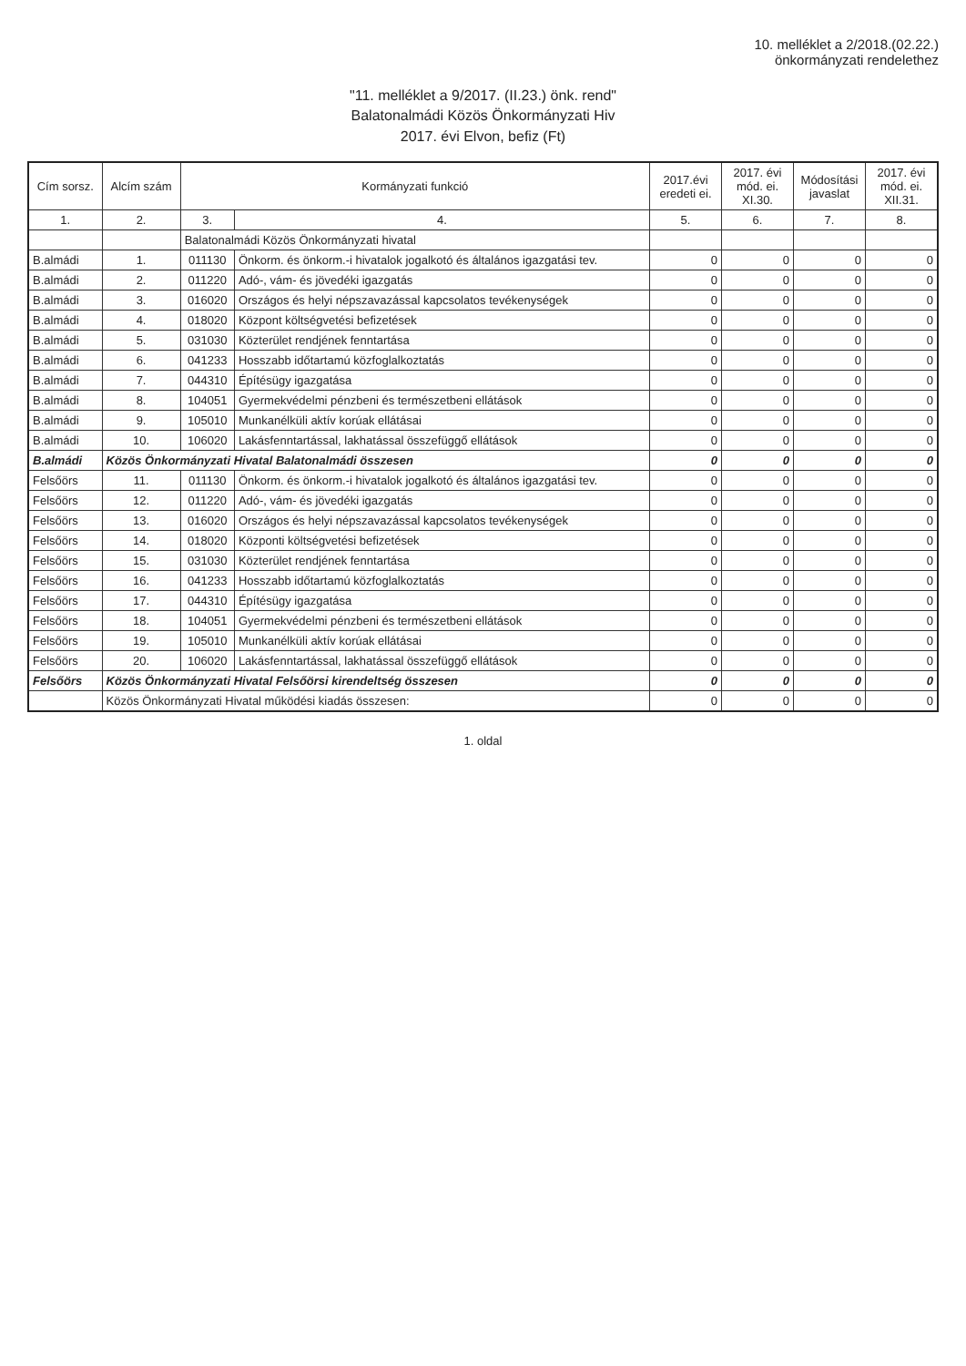10. melléklet a 2/2018.(02.22.)
önkormányzati rendelethez
"11. melléklet a 9/2017. (II.23.) önk. rend"
Balatonalmádi Közös Önkormányzati Hiv
2017. évi Elvon, befiz (Ft)
| Cím sorsz. | Alcím szám | Kormányzati funkció | | 2017.évi eredeti ei. | 2017. évi mód. ei. XI.30. | Módosítási javaslat | 2017. évi mód. ei. XII.31. |
| --- | --- | --- | --- | --- | --- | --- | --- |
| 1. | 2. | 3. | 4. | 5. | 6. | 7. | 8. |
| | | Balatonalmádi Közös Önkormányzati hivatal | | | | | |
| B.almádi | 1. | 011130 | Önkorm. és önkorm.-i hivatalok jogalkotó és általános igazgatási tev. | 0 | 0 | 0 | 0 |
| B.almádi | 2. | 011220 | Adó-, vám- és jövedéki igazgatás | 0 | 0 | 0 | 0 |
| B.almádi | 3. | 016020 | Országos és helyi népszavazással kapcsolatos tevékenységek | 0 | 0 | 0 | 0 |
| B.almádi | 4. | 018020 | Központ költségvetési befizetések | 0 | 0 | 0 | 0 |
| B.almádi | 5. | 031030 | Közterület rendjének fenntartása | 0 | 0 | 0 | 0 |
| B.almádi | 6. | 041233 | Hosszabb időtartamú közfoglalkoztatás | 0 | 0 | 0 | 0 |
| B.almádi | 7. | 044310 | Építésügy igazgatása | 0 | 0 | 0 | 0 |
| B.almádi | 8. | 104051 | Gyermekvédelmi pénzbeni és természetbeni ellátások | 0 | 0 | 0 | 0 |
| B.almádi | 9. | 105010 | Munkanélküli aktív korúak ellátásai | 0 | 0 | 0 | 0 |
| B.almádi | 10. | 106020 | Lakásfenntartással, lakhatással összefüggő ellátások | 0 | 0 | 0 | 0 |
| B.almádi | Közös Önkormányzati Hivatal Balatonalmádi összesen | | | 0 | 0 | 0 | 0 |
| Felsőörs | 11. | 011130 | Önkorm. és önkorm.-i hivatalok jogalkotó és általános igazgatási tev. | 0 | 0 | 0 | 0 |
| Felsőörs | 12. | 011220 | Adó-, vám- és jövedéki igazgatás | 0 | 0 | 0 | 0 |
| Felsőörs | 13. | 016020 | Országos és helyi népszavazással kapcsolatos tevékenységek | 0 | 0 | 0 | 0 |
| Felsőörs | 14. | 018020 | Központi költségvetési befizetések | 0 | 0 | 0 | 0 |
| Felsőörs | 15. | 031030 | Közterület rendjének fenntartása | 0 | 0 | 0 | 0 |
| Felsőörs | 16. | 041233 | Hosszabb időtartamú közfoglalkoztatás | 0 | 0 | 0 | 0 |
| Felsőörs | 17. | 044310 | Építésügy igazgatása | 0 | 0 | 0 | 0 |
| Felsőörs | 18. | 104051 | Gyermekvédelmi pénzbeni és természetbeni ellátások | 0 | 0 | 0 | 0 |
| Felsőörs | 19. | 105010 | Munkanélküli aktív korúak ellátásai | 0 | 0 | 0 | 0 |
| Felsőörs | 20. | 106020 | Lakásfenntartással, lakhatással összefüggő ellátások | 0 | 0 | 0 | 0 |
| Felsőörs | Közös Önkormányzati Hivatal Felsőörsi kirendeltség összesen | | | 0 | 0 | 0 | 0 |
| | Közös Önkormányzati Hivatal működési kiadás összesen: | | | 0 | 0 | 0 | 0 |
1. oldal